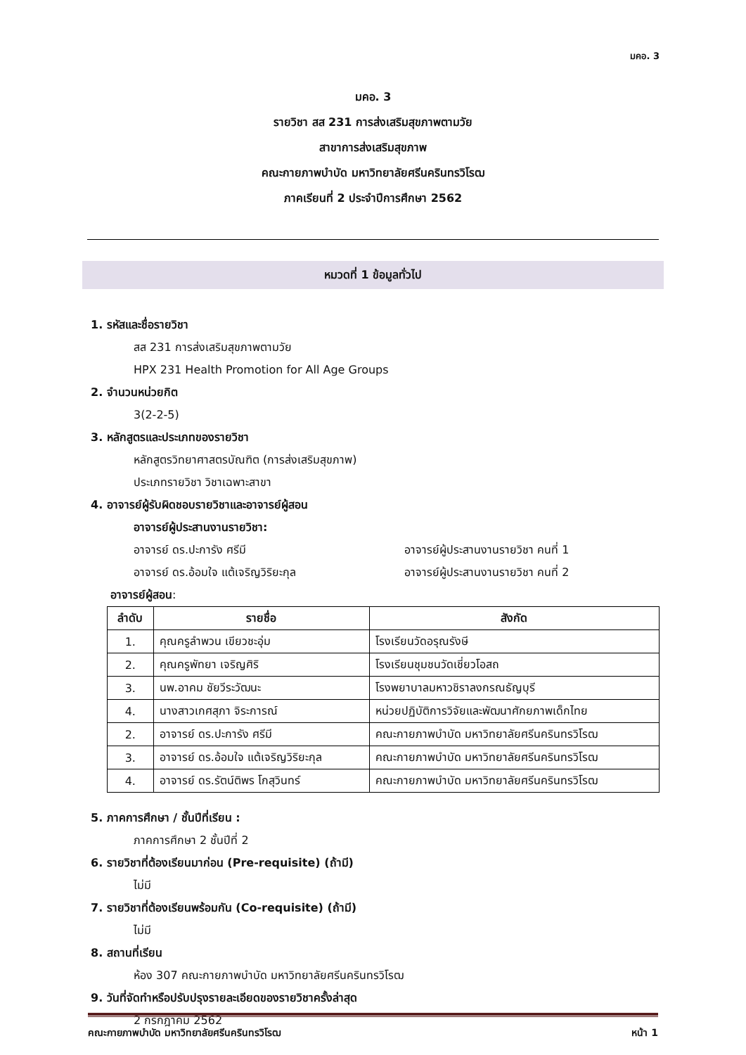มคอ. 3
มคอ. 3
รายวิชา สส 231 การส่งเสริมสุขภาพตามวัย
สาขาการส่งเสริมสุขภาพ
คณะกายภาพบำบัด มหาวิทยาลัยศรีนครินทรวิโรฒ
ภาคเรียนที่ 2 ประจำปีการศึกษา 2562
หมวดที่ 1 ข้อมูลทั่วไป
1. รหัสและชื่อรายวิชา
สส 231 การส่งเสริมสุขภาพตามวัย
HPX 231 Health Promotion for All Age Groups
2. จำนวนหน่วยกิต
3(2-2-5)
3. หลักสูตรและประเภทของรายวิชา
หลักสูตรวิทยาศาสตรบัณฑิต (การส่งเสริมสุขภาพ)
ประเภทรายวิชา วิชาเฉพาะสาขา
4. อาจารย์ผู้รับผิดชอบรายวิชาและอาจารย์ผู้สอน
อาจารย์ผู้ประสานงานรายวิชา:
อาจารย์ ดร.ปะการัง ศรีมี อาจารย์ผู้ประสานงานรายวิชา คนที่ 1
อาจารย์ ดร.อ้อมใจ แต้เจริญวิริยะกุล อาจารย์ผู้ประสานงานรายวิชา คนที่ 2
อาจารย์ผู้สอน:
| ลำดับ | รายชื่อ | สังกัด |
| --- | --- | --- |
| 1. | คุณครูลำพวน เขียวชะอุ่ม | โรงเรียนวัดอรุณรังษี |
| 2. | คุณครูพัทยา เจริญศิริ | โรงเรียนชุมชนวัดเชี่ยวโอสถ |
| 3. | นพ.อาคม ชัยวีระวัฒนะ | โรงพยาบาลมหาวชิราลงกรณธัญบุรี |
| 4. | นางสาวเกศสุภา จิระการณ์ | หน่วยปฏิบัติการวิจัยและพัฒนาศักยภาพเด็กไทย |
| 2. | อาจารย์ ดร.ปะการัง ศรีมี | คณะกายภาพบำบัด มหาวิทยาลัยศรีนครินทรวิโรฒ |
| 3. | อาจารย์ ดร.อ้อมใจ แต้เจริญวิริยะกุล | คณะกายภาพบำบัด มหาวิทยาลัยศรีนครินทรวิโรฒ |
| 4. | อาจารย์ ดร.รัตน์ติพร โกสุวินทร์ | คณะกายภาพบำบัด มหาวิทยาลัยศรีนครินทรวิโรฒ |
5. ภาคการศึกษา / ชั้นปีที่เรียน :
ภาคการศึกษา 2 ชั้นปีที่ 2
6. รายวิชาที่ต้องเรียนมาก่อน (Pre-requisite) (ถ้ามี)
ไม่มี
7. รายวิชาที่ต้องเรียนพร้อมกัน (Co-requisite) (ถ้ามี)
ไม่มี
8. สถานที่เรียน
ห้อง 307 คณะกายภาพบำบัด มหาวิทยาลัยศรีนครินทรวิโรฒ
9. วันที่จัดทำหรือปรับปรุงรายละเอียดของรายวิชาครั้งล่าสุด
2 กรกฎาคม 2562
คณะกายภาพบำบัด มหาวิทยาลัยศรีนครินทรวิโรฒ หน้า 1